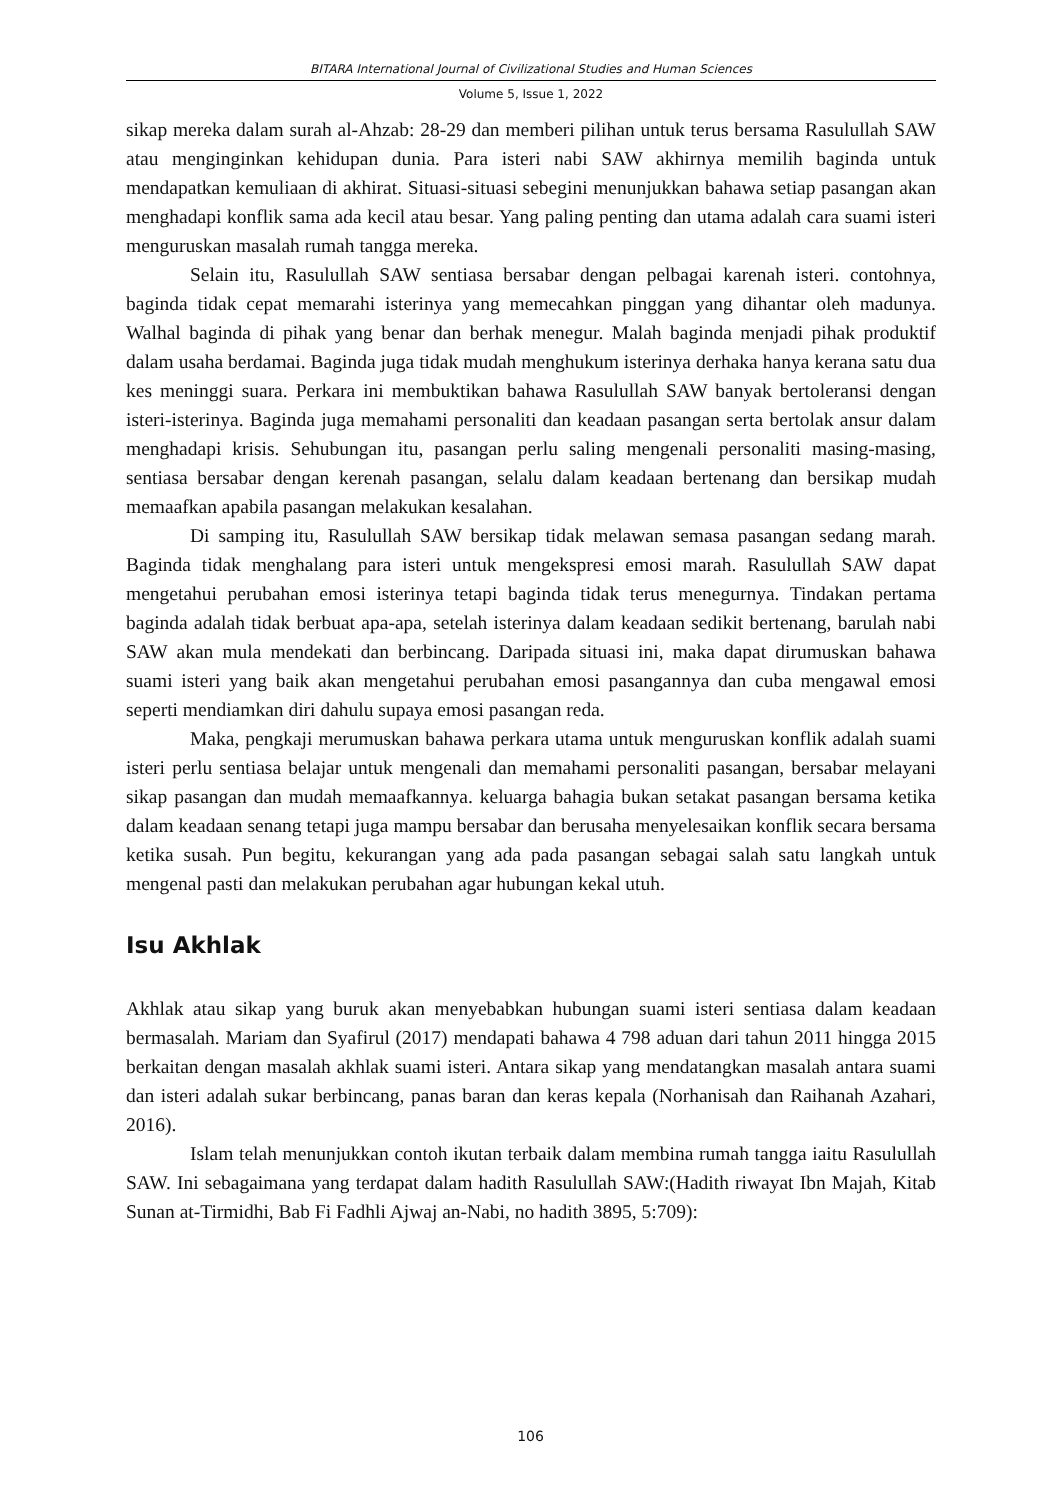BITARA International Journal of Civilizational Studies and Human Sciences
Volume 5, Issue 1, 2022
sikap mereka dalam surah al-Ahzab: 28-29 dan memberi pilihan untuk terus bersama Rasulullah SAW atau menginginkan kehidupan dunia. Para isteri nabi SAW akhirnya memilih baginda untuk mendapatkan kemuliaan di akhirat. Situasi-situasi sebegini menunjukkan bahawa setiap pasangan akan menghadapi konflik sama ada kecil atau besar. Yang paling penting dan utama adalah cara suami isteri menguruskan masalah rumah tangga mereka.
Selain itu, Rasulullah SAW sentiasa bersabar dengan pelbagai karenah isteri. contohnya, baginda tidak cepat memarahi isterinya yang memecahkan pinggan yang dihantar oleh madunya. Walhal baginda di pihak yang benar dan berhak menegur. Malah baginda menjadi pihak produktif dalam usaha berdamai. Baginda juga tidak mudah menghukum isterinya derhaka hanya kerana satu dua kes meninggi suara. Perkara ini membuktikan bahawa Rasulullah SAW banyak bertoleransi dengan isteri-isterinya. Baginda juga memahami personaliti dan keadaan pasangan serta bertolak ansur dalam menghadapi krisis. Sehubungan itu, pasangan perlu saling mengenali personaliti masing-masing, sentiasa bersabar dengan kerenah pasangan, selalu dalam keadaan bertenang dan bersikap mudah memaafkan apabila pasangan melakukan kesalahan.
Di samping itu, Rasulullah SAW bersikap tidak melawan semasa pasangan sedang marah. Baginda tidak menghalang para isteri untuk mengekspresi emosi marah. Rasulullah SAW dapat mengetahui perubahan emosi isterinya tetapi baginda tidak terus menegurnya. Tindakan pertama baginda adalah tidak berbuat apa-apa, setelah isterinya dalam keadaan sedikit bertenang, barulah nabi SAW akan mula mendekati dan berbincang. Daripada situasi ini, maka dapat dirumuskan bahawa suami isteri yang baik akan mengetahui perubahan emosi pasangannya dan cuba mengawal emosi seperti mendiamkan diri dahulu supaya emosi pasangan reda.
Maka, pengkaji merumuskan bahawa perkara utama untuk menguruskan konflik adalah suami isteri perlu sentiasa belajar untuk mengenali dan memahami personaliti pasangan, bersabar melayani sikap pasangan dan mudah memaafkannya. keluarga bahagia bukan setakat pasangan bersama ketika dalam keadaan senang tetapi juga mampu bersabar dan berusaha menyelesaikan konflik secara bersama ketika susah. Pun begitu, kekurangan yang ada pada pasangan sebagai salah satu langkah untuk mengenal pasti dan melakukan perubahan agar hubungan kekal utuh.
Isu Akhlak
Akhlak atau sikap yang buruk akan menyebabkan hubungan suami isteri sentiasa dalam keadaan bermasalah. Mariam dan Syafirul (2017) mendapati bahawa 4 798 aduan dari tahun 2011 hingga 2015 berkaitan dengan masalah akhlak suami isteri. Antara sikap yang mendatangkan masalah antara suami dan isteri adalah sukar berbincang, panas baran dan keras kepala (Norhanisah dan Raihanah Azahari, 2016).
Islam telah menunjukkan contoh ikutan terbaik dalam membina rumah tangga iaitu Rasulullah SAW. Ini sebagaimana yang terdapat dalam hadith Rasulullah SAW:(Hadith riwayat Ibn Majah, Kitab Sunan at-Tirmidhi, Bab Fi Fadhli Ajwaj an-Nabi, no hadith 3895, 5:709):
106